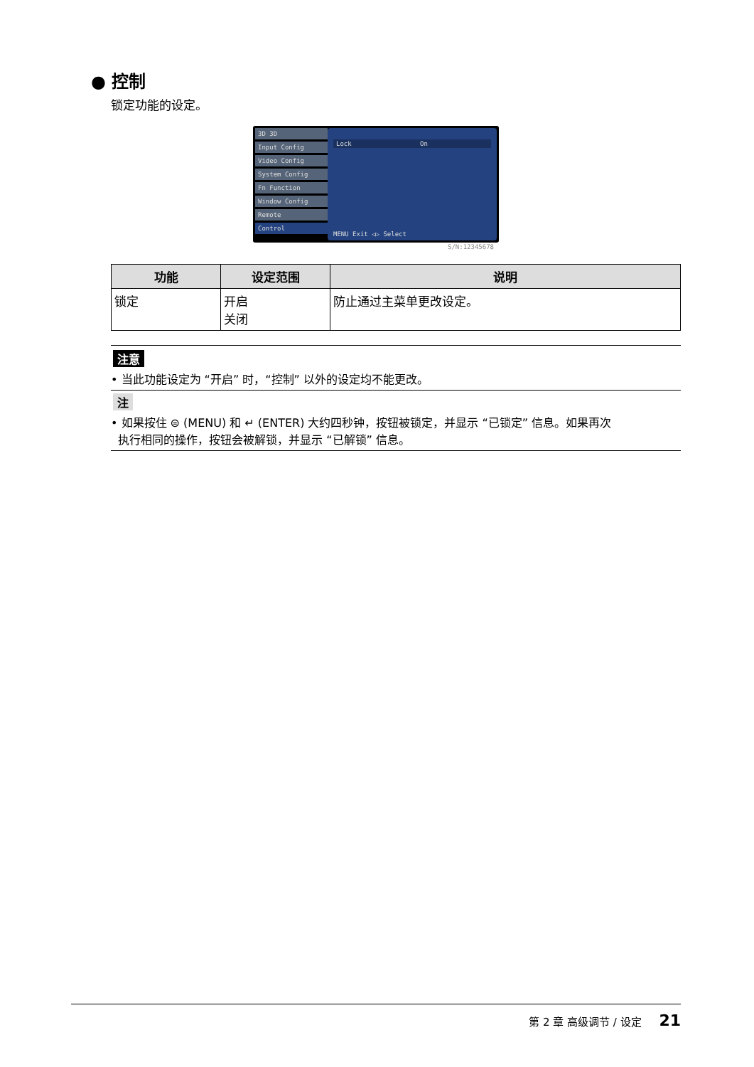● 控制
锁定功能的设定。
3D 3D
Input Config
Video Config
System Config
Fn Function
Window Config
Remote
Control
Lock On
MENU Exit ◁▷ Select
S/N:12345678
| 功能 | 设定范围 | 说明 |
| --- | --- | --- |
| 锁定 | 开启 关闭 | 防止通过主菜单更改设定。 |
注意
• 当此功能设定为 “开启” 时，“控制” 以外的设定均不能更改。
注
• 如果按住 ⊜ (MENU) 和 ↵ (ENTER) 大约四秒钟，按钮被锁定，并显示 “已锁定” 信息。如果再次
执行相同的操作，按钮会被解锁，并显示 “已解锁” 信息。
第 2 章 高级调节 / 设定 21